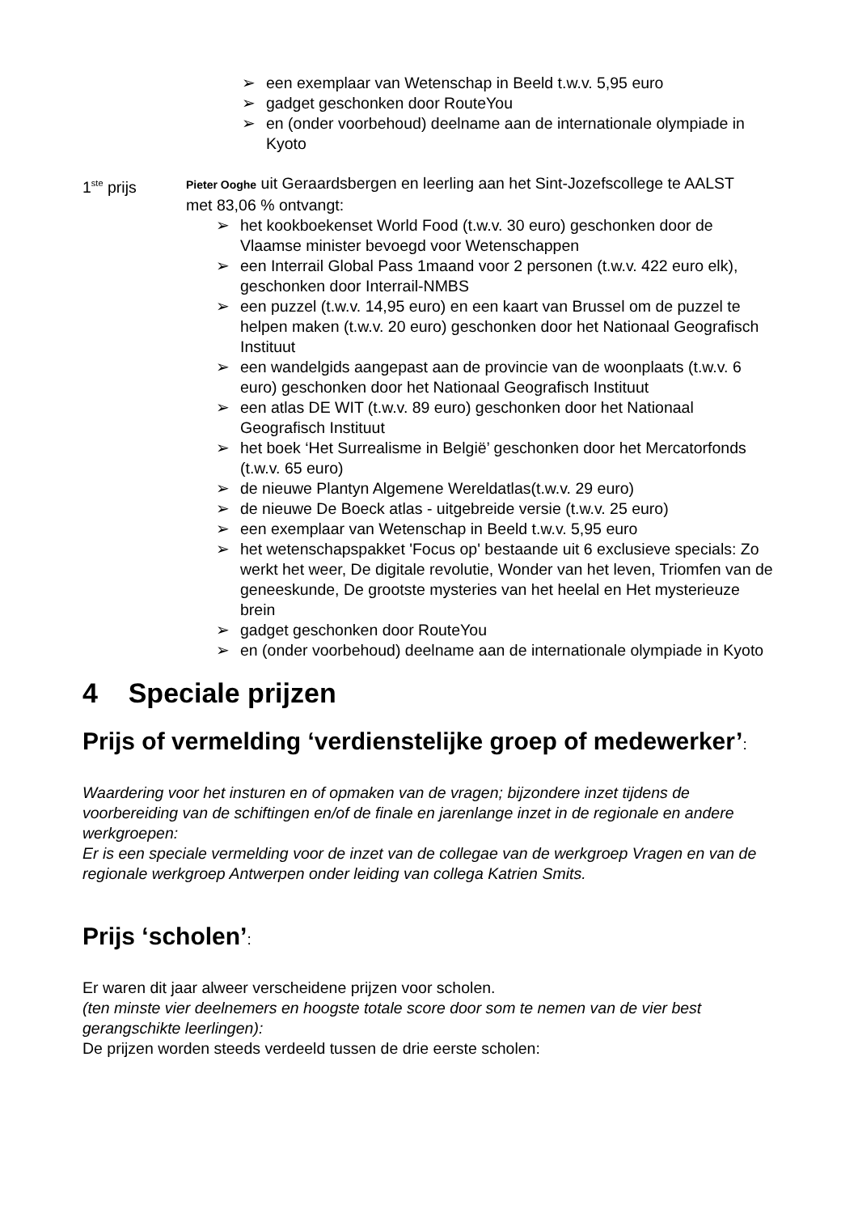➢ een exemplaar van Wetenschap in Beeld t.w.v. 5,95 euro
➢ gadget geschonken door RouteYou
➢ en (onder voorbehoud) deelname aan de internationale olympiade in Kyoto
1<sup>ste</sup> prijs
Pieter Ooghe uit Geraardsbergen en leerling aan het Sint-Jozefscollege te AALST
met 83,06 % ontvangt:
➢ het kookboekenset World Food (t.w.v. 30 euro) geschonken door de Vlaamse minister bevoegd voor Wetenschappen
➢ een Interrail Global Pass 1maand voor 2 personen (t.w.v. 422 euro elk), geschonken door Interrail-NMBS
➢ een puzzel (t.w.v. 14,95 euro) en een kaart van Brussel om de puzzel te helpen maken (t.w.v. 20 euro) geschonken door het Nationaal Geografisch Instituut
➢ een wandelgids aangepast aan de provincie van de woonplaats (t.w.v. 6 euro) geschonken door het Nationaal Geografisch Instituut
➢ een atlas DE WIT (t.w.v. 89 euro) geschonken door het Nationaal Geografisch Instituut
➢ het boek ‘Het Surrealisme in België’ geschonken door het Mercatorfonds (t.w.v. 65 euro)
➢ de nieuwe Plantyn Algemene Wereldatlas(t.w.v. 29 euro)
➢ de nieuwe De Boeck atlas - uitgebreide versie (t.w.v. 25 euro)
➢ een exemplaar van Wetenschap in Beeld t.w.v. 5,95 euro
➢ het wetenschapspakket 'Focus op' bestaande uit 6 exclusieve specials: Zo werkt het weer, De digitale revolutie, Wonder van het leven, Triomfen van de geneeskunde, De grootste mysteries van het heelal en Het mysterieuze brein
➢ gadget geschonken door RouteYou
➢ en (onder voorbehoud) deelname aan de internationale olympiade in Kyoto
4 Speciale prijzen
Prijs of vermelding ‘verdienstelijke groep of medewerker’:
Waardering voor het insturen en of opmaken van de vragen; bijzondere inzet tijdens de voorbereiding van de schiftingen en/of de finale en jarenlange inzet in de regionale en andere werkgroepen:
Er is een speciale vermelding voor de inzet van de collegae van de werkgroep Vragen en van de regionale werkgroep Antwerpen onder leiding van collega Katrien Smits.
Prijs ‘scholen’:
Er waren dit jaar alweer verscheidene prijzen voor scholen.
(ten minste vier deelnemers en hoogste totale score door som te nemen van de vier best gerangschikte leerlingen):
De prijzen worden steeds verdeeld tussen de drie eerste scholen: